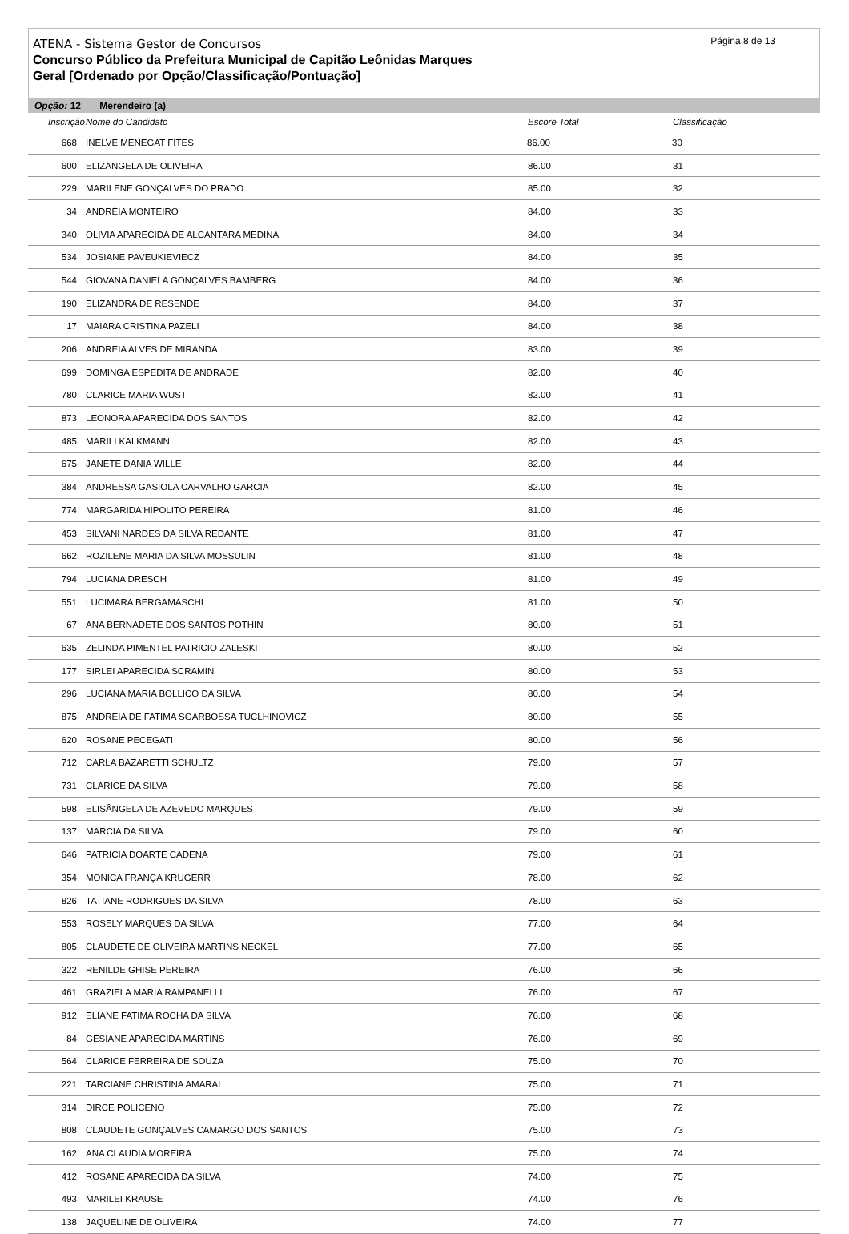Página 8 de 13
ATENA - Sistema Gestor de Concursos
Concurso Público da Prefeitura Municipal de Capitão Leônidas Marques
Geral [Ordenado por Opção/Classificação/Pontuação]
Opção: 12 Merendeiro (a)
| Inscrição | Nome do Candidato | Escore Total | Classificação | |
| --- | --- | --- | --- | --- |
| 668 | INELVE MENEGAT FITES | 86.00 | 30 | |
| 600 | ELIZANGELA DE OLIVEIRA | 86.00 | 31 | |
| 229 | MARILENE GONÇALVES DO PRADO | 85.00 | 32 | |
| 34 | ANDRÉIA MONTEIRO | 84.00 | 33 | |
| 340 | OLIVIA APARECIDA DE ALCANTARA MEDINA | 84.00 | 34 | |
| 534 | JOSIANE PAVEUKIEVIECZ | 84.00 | 35 | |
| 544 | GIOVANA DANIELA GONÇALVES BAMBERG | 84.00 | 36 | |
| 190 | ELIZANDRA DE RESENDE | 84.00 | 37 | |
| 17 | MAIARA CRISTINA PAZELI | 84.00 | 38 | |
| 206 | ANDREIA ALVES DE MIRANDA | 83.00 | 39 | |
| 699 | DOMINGA ESPEDITA DE ANDRADE | 82.00 | 40 | |
| 780 | CLARICE MARIA WUST | 82.00 | 41 | |
| 873 | LEONORA APARECIDA DOS SANTOS | 82.00 | 42 | |
| 485 | MARILI KALKMANN | 82.00 | 43 | |
| 675 | JANETE DANIA WILLE | 82.00 | 44 | |
| 384 | ANDRESSA GASIOLA CARVALHO GARCIA | 82.00 | 45 | |
| 774 | MARGARIDA HIPOLITO PEREIRA | 81.00 | 46 | |
| 453 | SILVANI NARDES DA SILVA REDANTE | 81.00 | 47 | |
| 662 | ROZILENE MARIA DA SILVA MOSSULIN | 81.00 | 48 | |
| 794 | LUCIANA DRESCH | 81.00 | 49 | |
| 551 | LUCIMARA BERGAMASCHI | 81.00 | 50 | |
| 67 | ANA BERNADETE DOS SANTOS POTHIN | 80.00 | 51 | |
| 635 | ZELINDA PIMENTEL PATRICIO ZALESKI | 80.00 | 52 | |
| 177 | SIRLEI APARECIDA SCRAMIN | 80.00 | 53 | |
| 296 | LUCIANA MARIA BOLLICO DA SILVA | 80.00 | 54 | |
| 875 | ANDREIA DE FATIMA SGARBOSSA TUCLHINOVICZ | 80.00 | 55 | |
| 620 | ROSANE PECEGATI | 80.00 | 56 | |
| 712 | CARLA BAZARETTI SCHULTZ | 79.00 | 57 | |
| 731 | CLARICE DA SILVA | 79.00 | 58 | |
| 598 | ELISÂNGELA DE AZEVEDO MARQUES | 79.00 | 59 | |
| 137 | MARCIA DA SILVA | 79.00 | 60 | |
| 646 | PATRICIA DOARTE CADENA | 79.00 | 61 | |
| 354 | MONICA FRANÇA KRUGERR | 78.00 | 62 | |
| 826 | TATIANE RODRIGUES DA SILVA | 78.00 | 63 | |
| 553 | ROSELY MARQUES DA SILVA | 77.00 | 64 | |
| 805 | CLAUDETE DE OLIVEIRA MARTINS NECKEL | 77.00 | 65 | |
| 322 | RENILDE GHISE PEREIRA | 76.00 | 66 | |
| 461 | GRAZIELA MARIA RAMPANELLI | 76.00 | 67 | |
| 912 | ELIANE FATIMA ROCHA DA SILVA | 76.00 | 68 | |
| 84 | GESIANE APARECIDA MARTINS | 76.00 | 69 | |
| 564 | CLARICE FERREIRA DE SOUZA | 75.00 | 70 | |
| 221 | TARCIANE CHRISTINA AMARAL | 75.00 | 71 | |
| 314 | DIRCE POLICENO | 75.00 | 72 | |
| 808 | CLAUDETE GONÇALVES CAMARGO DOS SANTOS | 75.00 | 73 | |
| 162 | ANA CLAUDIA MOREIRA | 75.00 | 74 | |
| 412 | ROSANE APARECIDA DA SILVA | 74.00 | 75 | |
| 493 | MARILEI KRAUSE | 74.00 | 76 | |
| 138 | JAQUELINE DE OLIVEIRA | 74.00 | 77 | |